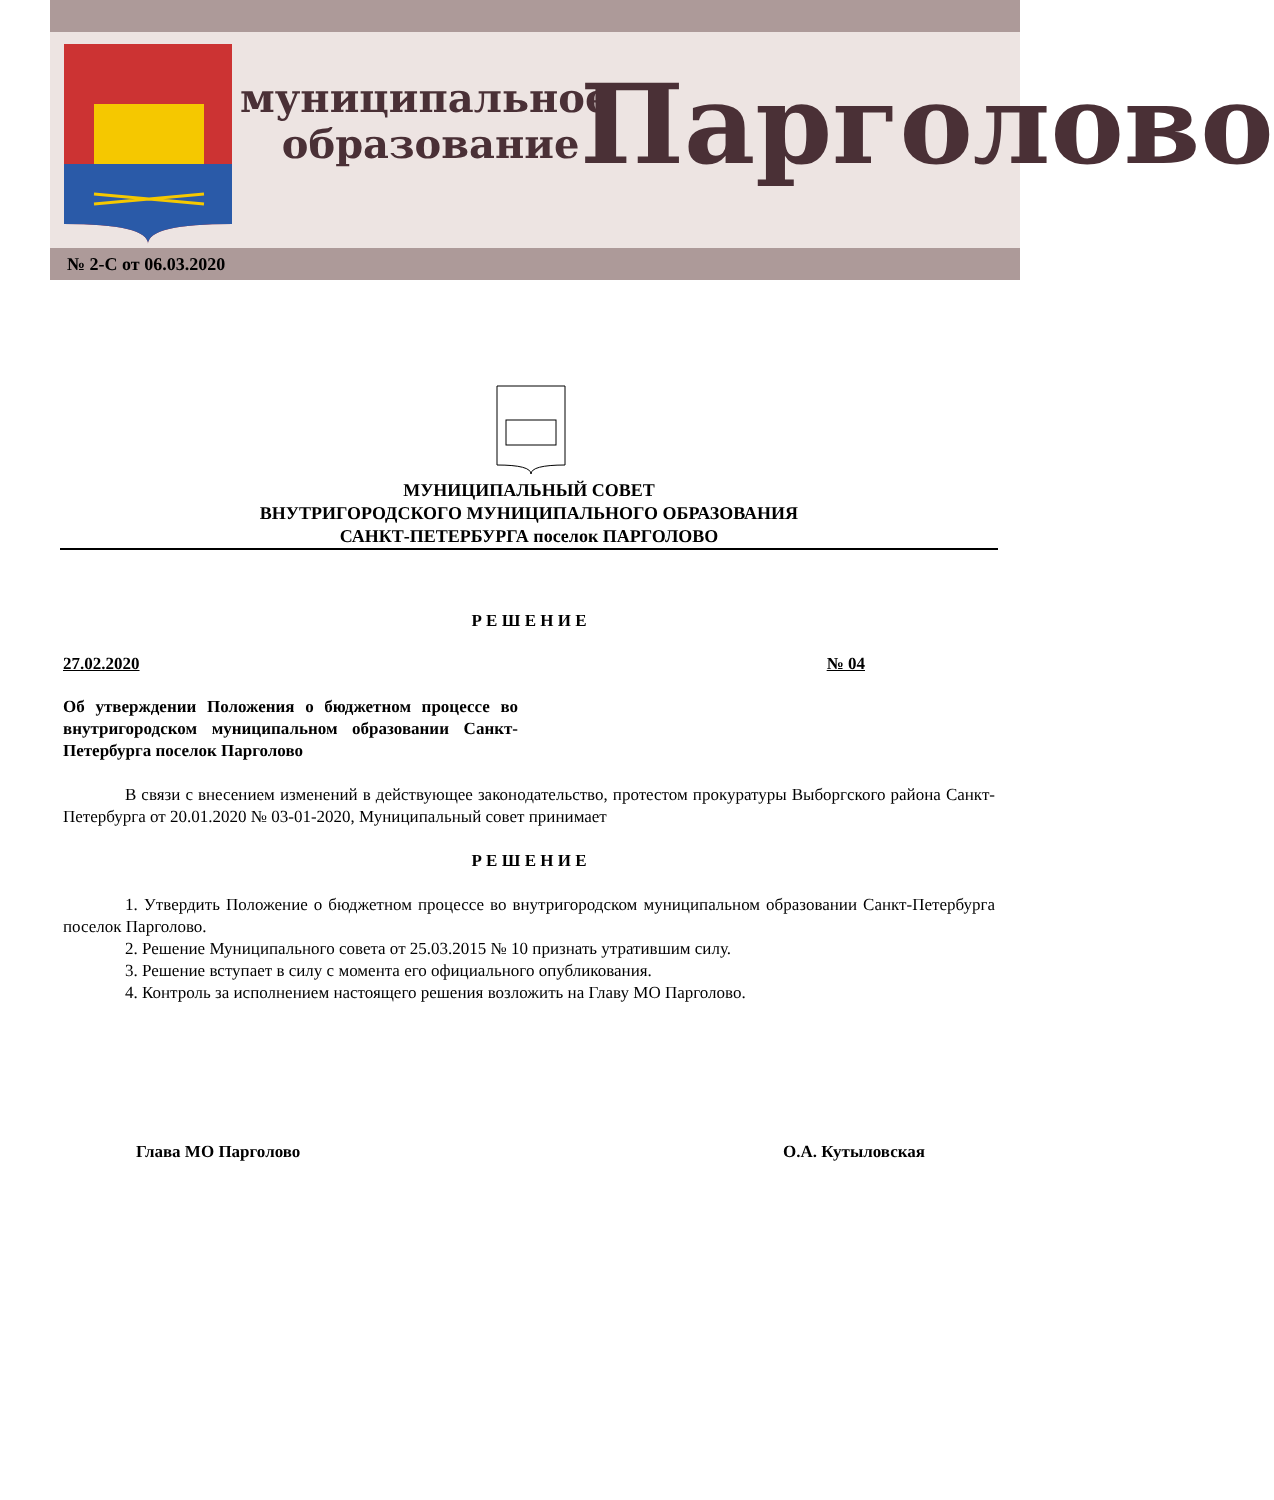муниципальное
образование
Парголово
№ 2-С от 06.03.2020
МУНИЦИПАЛЬНЫЙ СОВЕТ
ВНУТРИГОРОДСКОГО МУНИЦИПАЛЬНОГО ОБРАЗОВАНИЯ
САНКТ-ПЕТЕРБУРГА поселок ПАРГОЛОВО
Р Е Ш Е Н И Е
27.02.2020 № 04
Об утверждении Положения о бюджетном процессе во внутригородском муниципальном образовании Санкт-Петербурга поселок Парголово
В связи с внесением изменений в действующее законодательство, протестом прокуратуры Выборгского района Санкт-Петербурга от 20.01.2020 № 03-01-2020, Муниципальный совет принимает
Р Е Ш Е Н И Е
1. Утвердить Положение о бюджетном процессе во внутригородском муниципальном образовании Санкт-Петербурга поселок Парголово.
2. Решение Муниципального совета от 25.03.2015 № 10 признать утратившим силу.
3. Решение вступает в силу с момента его официального опубликования.
4. Контроль за исполнением настоящего решения возложить на Главу МО Парголово.
Глава МО Парголово О.А. Кутыловская